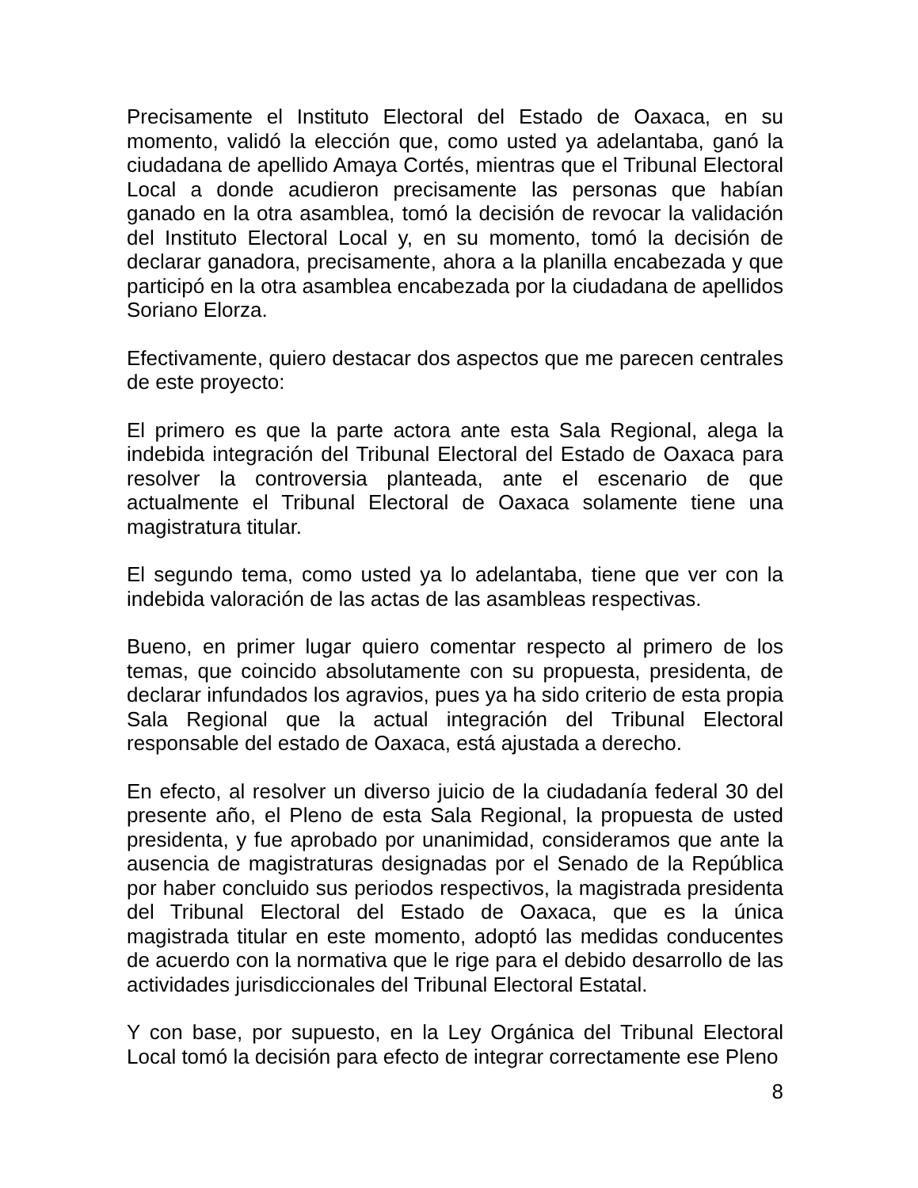Precisamente el Instituto Electoral del Estado de Oaxaca, en su momento, validó la elección que, como usted ya adelantaba, ganó la ciudadana de apellido Amaya Cortés, mientras que el Tribunal Electoral Local a donde acudieron precisamente las personas que habían ganado en la otra asamblea, tomó la decisión de revocar la validación del Instituto Electoral Local y, en su momento, tomó la decisión de declarar ganadora, precisamente, ahora a la planilla encabezada y que participó en la otra asamblea encabezada por la ciudadana de apellidos Soriano Elorza.
Efectivamente, quiero destacar dos aspectos que me parecen centrales de este proyecto:
El primero es que la parte actora ante esta Sala Regional, alega la indebida integración del Tribunal Electoral del Estado de Oaxaca para resolver la controversia planteada, ante el escenario de que actualmente el Tribunal Electoral de Oaxaca solamente tiene una magistratura titular.
El segundo tema, como usted ya lo adelantaba, tiene que ver con la indebida valoración de las actas de las asambleas respectivas.
Bueno, en primer lugar quiero comentar respecto al primero de los temas, que coincido absolutamente con su propuesta, presidenta, de declarar infundados los agravios, pues ya ha sido criterio de esta propia Sala Regional que la actual integración del Tribunal Electoral responsable del estado de Oaxaca, está ajustada a derecho.
En efecto, al resolver un diverso juicio de la ciudadanía federal 30 del presente año, el Pleno de esta Sala Regional, la propuesta de usted presidenta, y fue aprobado por unanimidad, consideramos que ante la ausencia de magistraturas designadas por el Senado de la República por haber concluido sus periodos respectivos, la magistrada presidenta del Tribunal Electoral del Estado de Oaxaca, que es la única magistrada titular en este momento, adoptó las medidas conducentes de acuerdo con la normativa que le rige para el debido desarrollo de las actividades jurisdiccionales del Tribunal Electoral Estatal.
Y con base, por supuesto, en la Ley Orgánica del Tribunal Electoral Local tomó la decisión para efecto de integrar correctamente ese Pleno
8